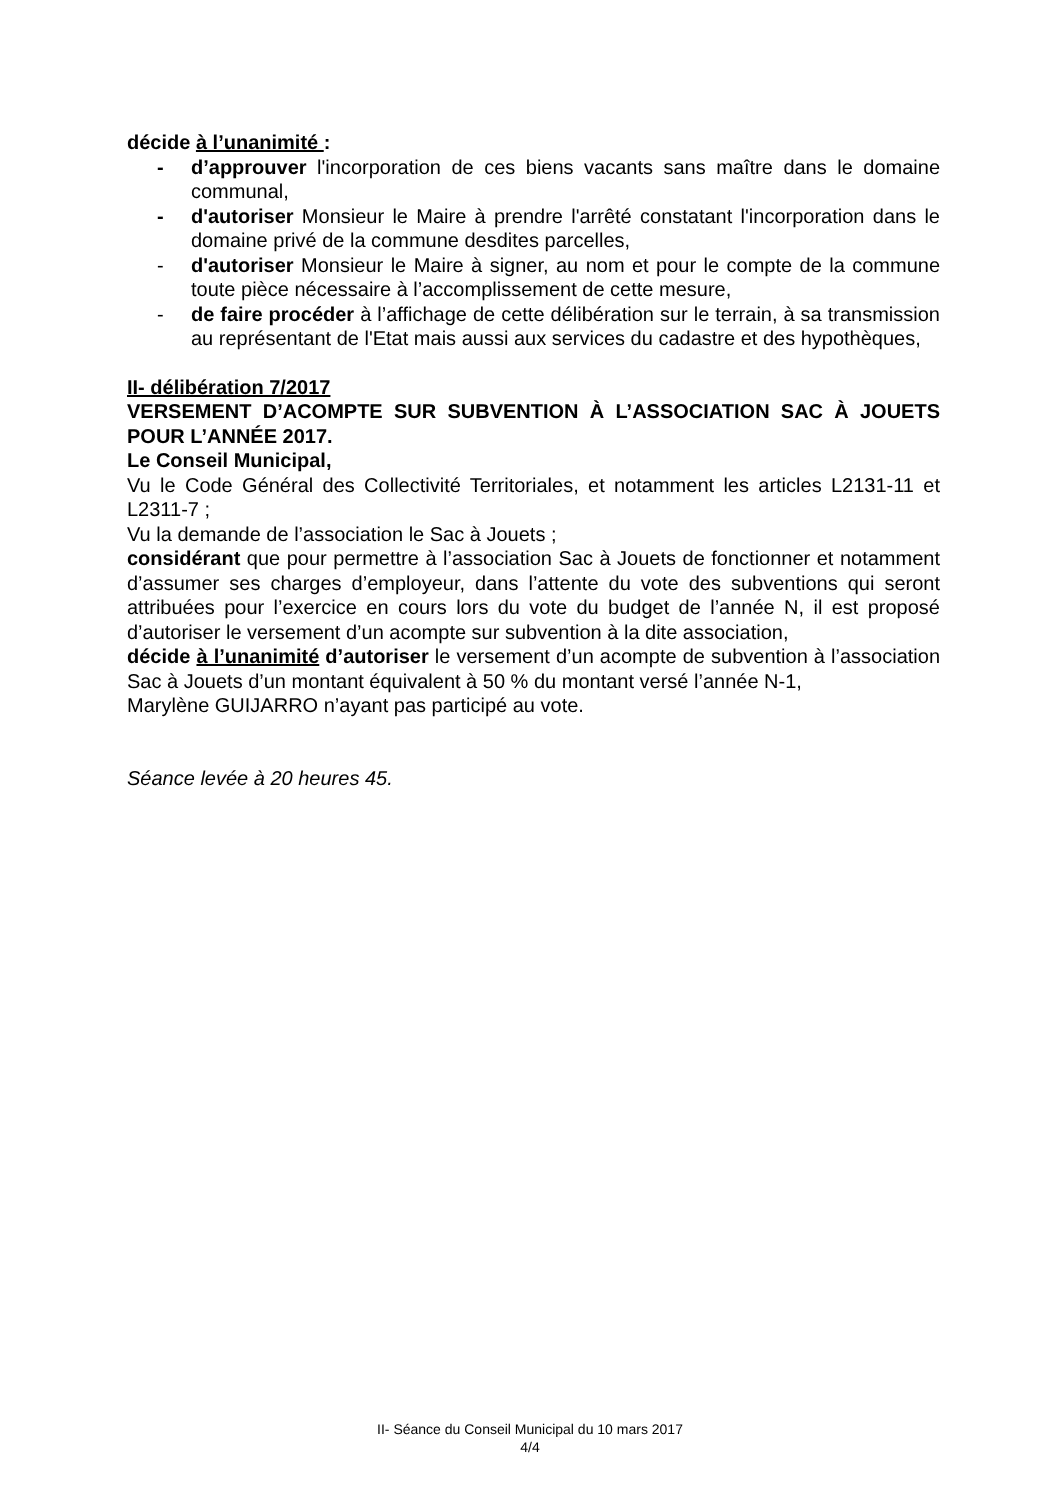décide à l’unanimité :
- d’approuver l'incorporation de ces biens vacants sans maître dans le domaine communal,
- d'autoriser Monsieur le Maire à prendre l'arrêté constatant l'incorporation dans le domaine privé de la commune desdites parcelles,
- d'autoriser Monsieur le Maire à signer, au nom et pour le compte de la commune toute pièce nécessaire à l’accomplissement de cette mesure,
- de faire procéder à l’affichage de cette délibération sur le terrain, à sa transmission au représentant de l'Etat mais aussi aux services du cadastre et des hypothèques,
II- délibération 7/2017
VERSEMENT D’ACOMPTE SUR SUBVENTION À L’ASSOCIATION SAC À JOUETS POUR L’ANNÉE 2017.
Le Conseil Municipal,
Vu le Code Général des Collectivité Territoriales, et notamment les articles L2131-11 et L2311-7 ;
Vu la demande de l’association le Sac à Jouets ;
considérant que pour permettre à l’association Sac à Jouets de fonctionner et notamment d’assumer ses charges d’employeur, dans l’attente du vote des subventions qui seront attribuées pour l’exercice en cours lors du vote du budget de l’année N, il est proposé d’autoriser le versement d’un acompte sur subvention à la dite association,
décide à l’unanimité d’autoriser le versement d’un acompte de subvention à l’association Sac à Jouets d’un montant équivalent à 50 % du montant versé l’année N-1,
Marylène GUIJARRO n’ayant pas participé au vote.
Séance levée à 20 heures 45.
II- Séance du Conseil Municipal du 10 mars 2017
4/4